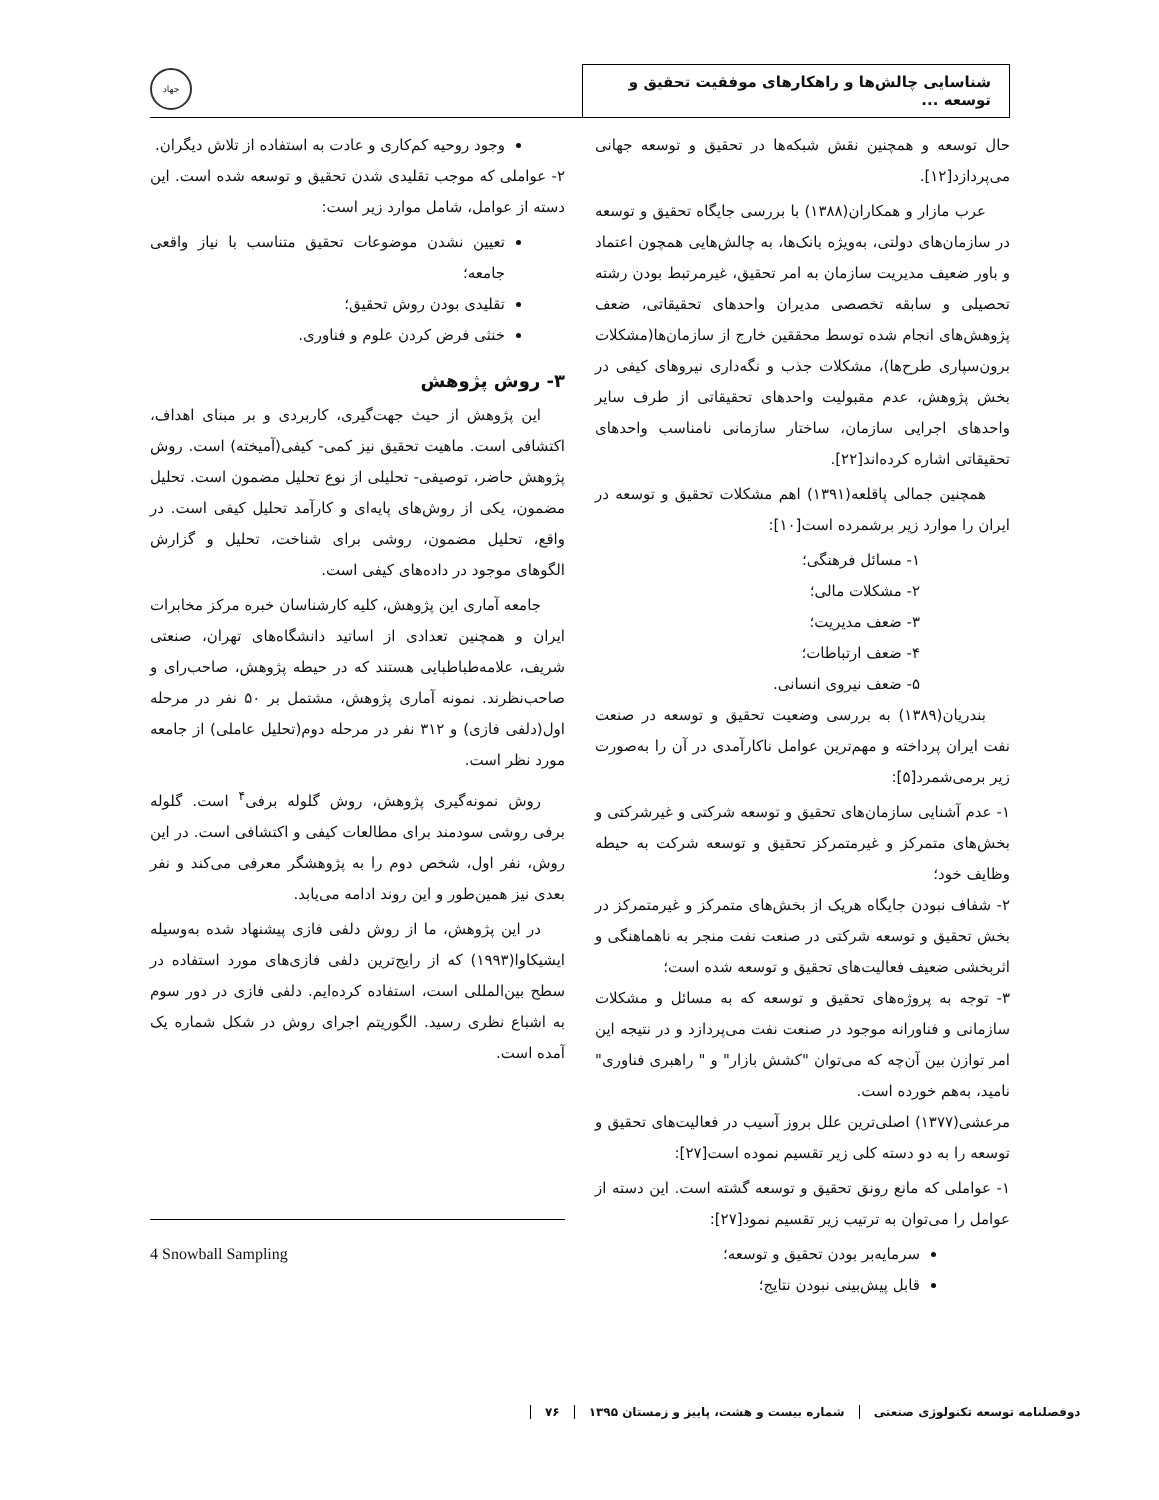شناسایی چالش‌ها و راهکارهای موفقیت تحقیق و توسعه ...
جهاد
حال توسعه و همچنین نقش شبکه‌ها در تحقیق و توسعه جهانی می‌پردازد[۱۲].
عرب مازار و همکاران(۱۳۸۸) با بررسی جایگاه تحقیق و توسعه در سازمان‌های دولتی، به‌ویژه بانک‌ها، به چالش‌هایی همچون اعتماد و باور ضعیف مدیریت سازمان به امر تحقیق، غیرمرتبط بودن رشته تحصیلی و سابقه تخصصی مدیران واحدهای تحقیقاتی، ضعف پژوهش‌های انجام شده توسط محققین خارج از سازمان‌ها(مشکلات برون‌سپاری طرح‌ها)، مشکلات جذب و نگه‌داری نیروهای کیفی در بخش پژوهش، عدم مقبولیت واحدهای تحقیقاتی از طرف سایر واحدهای اجرایی سازمان، ساختار سازمانی نامناسب واحدهای تحقیقاتی اشاره کرده‌اند[۲۲].
همچنین جمالی پاقلعه(۱۳۹۱) اهم مشکلات تحقیق و توسعه در ایران را موارد زیر برشمرده است[۱۰]:
۱- مسائل فرهنگی؛
۲- مشکلات مالی؛
۳- ضعف مدیریت؛
۴- ضعف ارتباطات؛
۵- ضعف نیروی انسانی.
بندریان(۱۳۸۹) به بررسی وضعیت تحقیق و توسعه در صنعت نفت ایران پرداخته و مهم‌ترین عوامل ناکارآمدی در آن را به‌صورت زیر برمی‌شمرد[۵]:
۱- عدم آشنایی سازمان‌های تحقیق و توسعه شرکتی و غیرشرکتی و بخش‌های متمرکز و غیرمتمرکز تحقیق و توسعه شرکت به حیطه وظایف خود؛
۲- شفاف نبودن جایگاه هریک از بخش‌های متمرکز و غیرمتمرکز در بخش تحقیق و توسعه شرکتی در صنعت نفت منجر به ناهماهنگی و اثربخشی ضعیف فعالیت‌های تحقیق و توسعه شده است؛
۳- توجه به پروژه‌های تحقیق و توسعه که به مسائل و مشکلات سازمانی و فناورانه موجود در صنعت نفت می‌پردازد و در نتیجه این امر توازن بین آن‌چه که می‌توان "کشش بازار" و " راهبری فناوری" نامید، به‌هم خورده است.
مرعشی(۱۳۷۷) اصلی‌ترین علل بروز آسیب در فعالیت‌های تحقیق و توسعه را به دو دسته کلی زیر تقسیم نموده است[۲۷]:
۱- عواملی که مانع رونق تحقیق و توسعه گشته است. این دسته از عوامل را می‌توان به ترتیب زیر تقسیم نمود[۲۷]:
سرمایه‌بر بودن تحقیق و توسعه؛
قابل پیش‌بینی نبودن نتایج؛
وجود روحیه کم‌کاری و عادت به استفاده از تلاش دیگران.
۲- عواملی که موجب تقلیدی شدن تحقیق و توسعه شده است. این دسته از عوامل، شامل موارد زیر است:
تعیین نشدن موضوعات تحقیق متناسب با نیاز واقعی جامعه؛
تقلیدی بودن روش تحقیق؛
خنثی فرض کردن علوم و فناوری.
۳- روش پژوهش
این پژوهش از حیث جهت‌گیری، کاربردی و بر مبنای اهداف، اکتشافی است. ماهیت تحقیق نیز کمی- کیفی(آمیخته) است. روش پژوهش حاضر، توصیفی- تحلیلی از نوع تحلیل مضمون است. تحلیل مضمون، یکی از روش‌های پایه‌ای و کارآمد تحلیل کیفی است. در واقع، تحلیل مضمون، روشی برای شناخت، تحلیل و گزارش الگوهای موجود در داده‌های کیفی است.
جامعه آماری این پژوهش، کلیه کارشناسان خبره مرکز مخابرات ایران و همچنین تعدادی از اساتید دانشگاه‌های تهران، صنعتی شریف، علامه‌طباطبایی هستند که در حیطه پژوهش، صاحب‌رای و صاحب‌نظرند. نمونه آماری پژوهش، مشتمل بر ۵۰ نفر در مرحله اول(دلفی فازی) و ۳۱۲ نفر در مرحله دوم(تحلیل عاملی) از جامعه مورد نظر است.
روش نمونه‌گیری پژوهش، روش گلوله برفی<sup>۴</sup> است. گلوله برفی روشی سودمند برای مطالعات کیفی و اکتشافی است. در این روش، نفر اول، شخص دوم را به پژوهشگر معرفی می‌کند و نفر بعدی نیز همین‌طور و این روند ادامه می‌یابد.
در این پژوهش، ما از روش دلفی فازی پیشنهاد شده به‌وسیله ایشیکاوا(۱۹۹۳) که از رایج‌ترین دلفی فازی‌های مورد استفاده در سطح بین‌المللی است، استفاده کرده‌ایم. دلفی فازی در دور سوم به اشباع نظری رسید. الگوریتم اجرای روش در شکل شماره یک آمده است.
4 Snowball Sampling
دوفصلنامه توسعه تکنولوژی صنعتی شماره بیست و هشت، پاییز و زمستان ۱۳۹۵ ۷۶